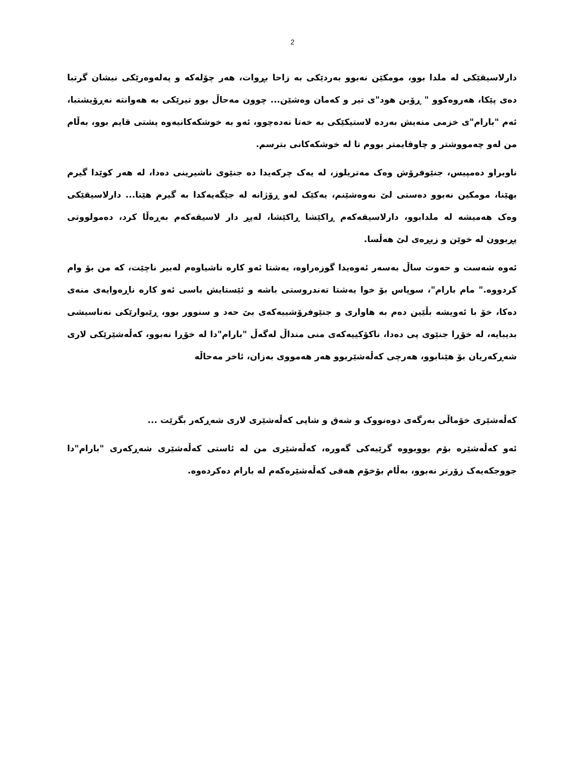2
دارلاسیقێکی لە ملدا بوو، مومکێن نەبوو بەردێکی بە زاحا بڕوات، هەر چۆلەکە و پەلەوەرێکی نیشان گرتبا دەی پێکا، هەروەکوو " ڕۆبن هود"ی تیر و کەمان وەشێن... چوون مەحاڵ بوو تیرێکی بە هەوانتە نەڕۆیشتبا، ئەم "بارام"ی خزمی منەیش بەردە لاستیکێکی بە خەتا نەدەچوو، ئەو بە خوشکەکانیەوە پشتی قایم بوو، بەڵام من لەو چەمووشتر و چاوقایمتر بووم تا لە خوشکەکانی بترسم.
ناوبراو دەمپیس، جنێوفرۆش وەک مەتریلوز، لە یەک چرکەیدا دە جنێوی ناشیرینی دەدا، لە هەر کوێدا گیرم بهێنا، مومکین نەبوو دەستی لێ نەوەشێنم، یەکێک لەو ڕۆژانە لە جێگەیەکدا بە گیرم هێنا... دارلاسیقێکی وەک هەمیشە لە ملدابوو، دارلاسیقەکەم ڕاکێشا ڕاکێشا، لەپڕ دار لاسیقەکەم بەڕەڵا کرد، دەمولووتی پڕبوون لە خوێن و زیڕەی لێ هەڵسا.
ئەوە شەست و حەوت ساڵ بەسەر ئەوەیدا گوزەراوە، یەشتا ئەو کارە ناشیاوەم لەبیر ناچێت، کە من بۆ وام کردووە." مام بارام"، سوپاس بۆ خوا یەشتا تەندروستی باشە و ئێستایش باسی ئەو کارە ناڕەوایەی منەی دەکا، خۆ با ئەویشە بڵێین دەم بە هاواری و جنێوفرۆشییەکەی بێ حەد و سنوور بوو، ڕێبوارێکی نەناسیشی بدیبایە، لە خۆڕا جنێوی پی دەدا، ناکۆکییەکەی منی منداڵ لەگەڵ "بارام"دا لە خۆڕا نەبوو، کەڵەشێرێکی لاری شەڕکەریان بۆ هێنابوو، هەرچی کەڵەشێربوو هەر هەمووی بەزان، ئاخر مەحاڵە
کەڵەشێری خۆماڵی بەرگەی دوەنووک و شەق و شاپی کەڵەشێری لاری شەڕکەر بگرێت ...
ئەو کەڵەشێرە بۆم بووبووە گرێیەکی گەورە، کەڵەشێری من لە ئاستی کەڵەشێری شەڕکەری "بارام"دا جووجکەیەک زۆرتر نەبوو، بەڵام بۆخۆم هەقی کەڵەشێرەکەم لە بارام دەکردەوە.